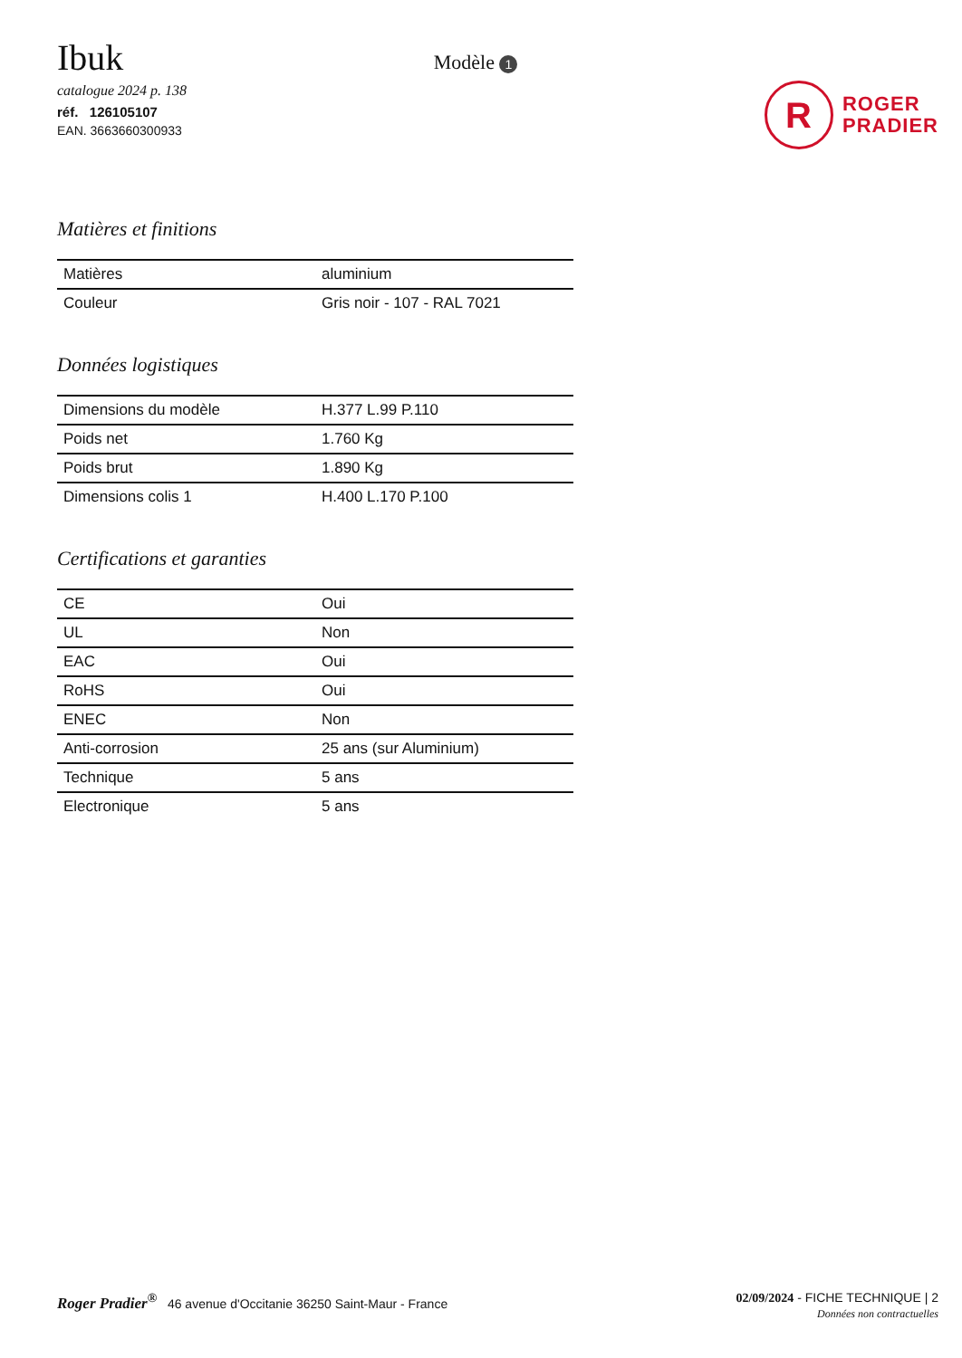Ibuk
catalogue 2024 p. 138
réf. 126105107
EAN. 3663660300933
Modèle 1
R
ROGER
PRADIER
Matières et finitions
| Matières | aluminium |
| Couleur | Gris noir - 107 - RAL 7021 |
Données logistiques
| Dimensions du modèle | H.377 L.99 P.110 |
| Poids net | 1.760 Kg |
| Poids brut | 1.890 Kg |
| Dimensions colis 1 | H.400 L.170 P.100 |
Certifications et garanties
| CE | Oui |
| UL | Non |
| EAC | Oui |
| RoHS | Oui |
| ENEC | Non |
| Anti-corrosion | 25 ans (sur Aluminium) |
| Technique | 5 ans |
| Electronique | 5 ans |
Roger Pradier<sup>®</sup> 46 avenue d'Occitanie 36250 Saint-Maur - France
02/09/2024 - FICHE TECHNIQUE | 2
Données non contractuelles